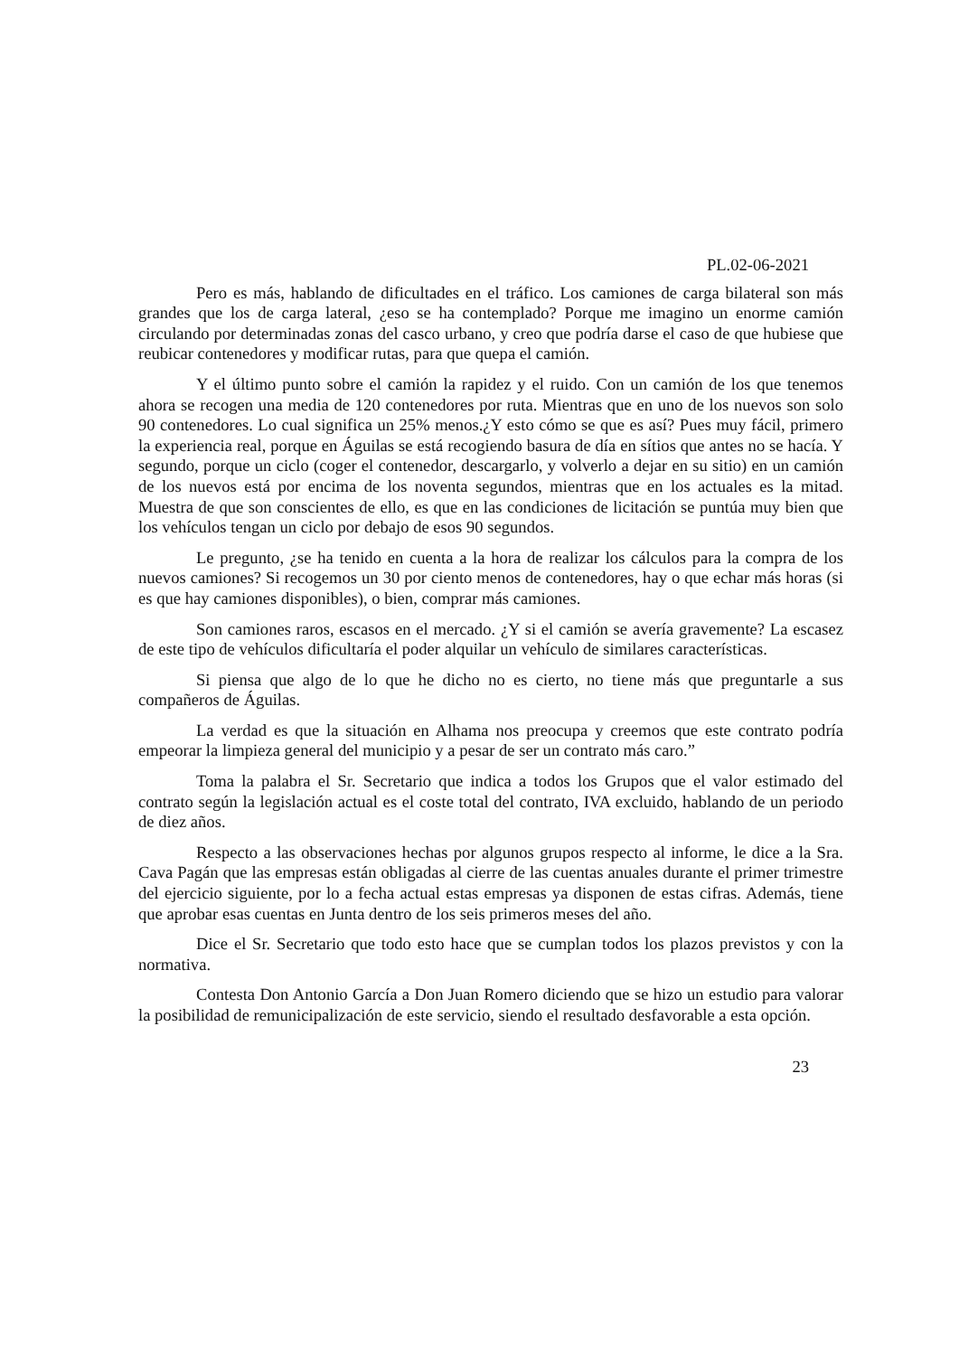PL.02-06-2021
Pero es más, hablando de dificultades en el tráfico. Los camiones de carga bilateral son más grandes que los de carga lateral, ¿eso se ha contemplado? Porque me imagino un enorme camión circulando por determinadas zonas del casco urbano, y creo que podría darse el caso de que hubiese que reubicar contenedores y modificar rutas, para que quepa el camión.
Y el último punto sobre el camión la rapidez y el ruido. Con un camión de los que tenemos ahora se recogen una media de 120 contenedores por ruta. Mientras que en uno de los nuevos son solo 90 contenedores. Lo cual significa un 25% menos.¿Y esto cómo se que es así? Pues muy fácil, primero la experiencia real, porque en Águilas se está recogiendo basura de día en sítios que antes no se hacía. Y segundo, porque un ciclo (coger el contenedor, descargarlo, y volverlo a dejar en su sitio) en un camión de los nuevos está por encima de los noventa segundos, mientras que en los actuales es la mitad. Muestra de que son conscientes de ello, es que en las condiciones de licitación se puntúa muy bien que los vehículos tengan un ciclo por debajo de esos 90 segundos.
Le pregunto, ¿se ha tenido en cuenta a la hora de realizar los cálculos para la compra de los nuevos camiones? Si recogemos un 30 por ciento menos de contenedores, hay o que echar más horas (si es que hay camiones disponibles), o bien, comprar más camiones.
Son camiones raros, escasos en el mercado. ¿Y si el camión se avería gravemente? La escasez de este tipo de vehículos dificultaría el poder alquilar un vehículo de similares características.
Si piensa que algo de lo que he dicho no es cierto, no tiene más que preguntarle a sus compañeros de Águilas.
La verdad es que la situación en Alhama nos preocupa y creemos que este contrato podría empeorar la limpieza general del municipio y a pesar de ser un contrato más caro.”
Toma la palabra el Sr. Secretario que indica a todos los Grupos que el valor estimado del contrato según la legislación actual es el coste total del contrato, IVA excluido, hablando de un periodo de diez años.
Respecto a las observaciones hechas por algunos grupos respecto al informe, le dice a la Sra. Cava Pagán que las empresas están obligadas al cierre de las cuentas anuales durante el primer trimestre del ejercicio siguiente, por lo a fecha actual estas empresas ya disponen de estas cifras. Además, tiene que aprobar esas cuentas en Junta dentro de los seis primeros meses del año.
Dice el Sr. Secretario que todo esto hace que se cumplan todos los plazos previstos y con la normativa.
Contesta Don Antonio García a Don Juan Romero diciendo que se hizo un estudio para valorar la posibilidad de remunicipalización de este servicio, siendo el resultado desfavorable a esta opción.
23